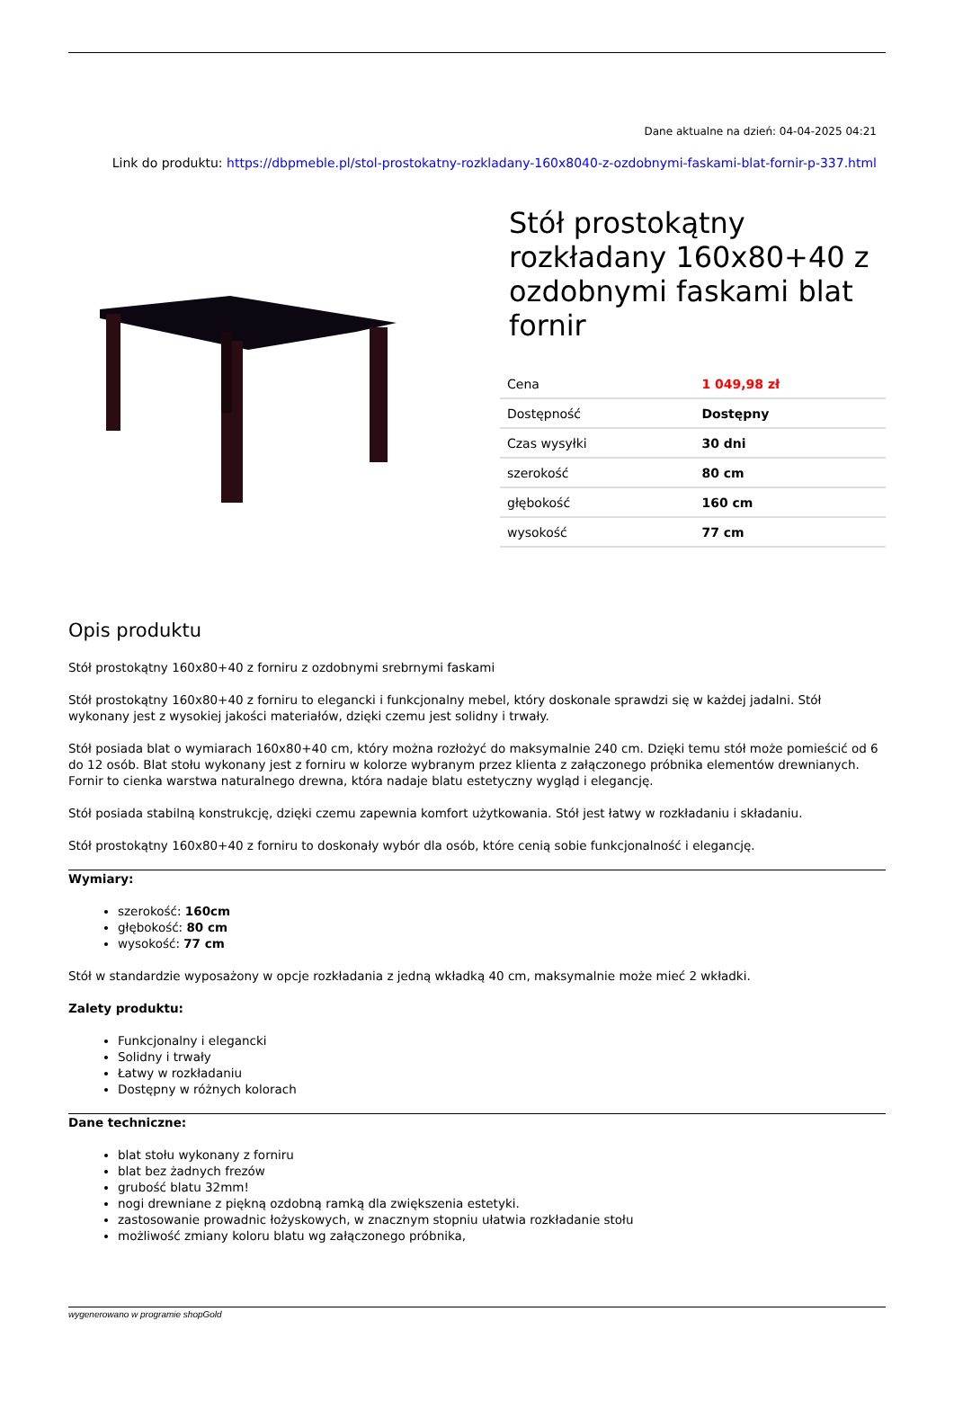Dane aktualne na dzień: 04-04-2025 04:21
Link do produktu: https://dbpmeble.pl/stol-prostokatny-rozkladany-160x8040-z-ozdobnymi-faskami-blat-fornir-p-337.html
Stół prostokątny rozkładany 160x80+40 z ozdobnymi faskami blat fornir
| Cena | 1 049,98 zł |
| Dostępność | Dostępny |
| Czas wysyłki | 30 dni |
| szerokość | 80 cm |
| głębokość | 160 cm |
| wysokość | 77 cm |
Opis produktu
Stół prostokątny 160x80+40 z forniru z ozdobnymi srebrnymi faskami
Stół prostokątny 160x80+40 z forniru to elegancki i funkcjonalny mebel, który doskonale sprawdzi się w każdej jadalni. Stół wykonany jest z wysokiej jakości materiałów, dzięki czemu jest solidny i trwały.
Stół posiada blat o wymiarach 160x80+40 cm, który można rozłożyć do maksymalnie 240 cm. Dzięki temu stół może pomieścić od 6 do 12 osób. Blat stołu wykonany jest z forniru w kolorze wybranym przez klienta z załączonego próbnika elementów drewnianych. Fornir to cienka warstwa naturalnego drewna, która nadaje blatu estetyczny wygląd i elegancję.
Stół posiada stabilną konstrukcję, dzięki czemu zapewnia komfort użytkowania. Stół jest łatwy w rozkładaniu i składaniu.
Stół prostokątny 160x80+40 z forniru to doskonały wybór dla osób, które cenią sobie funkcjonalność i elegancję.
Wymiary:
szerokość: 160cm
głębokość: 80 cm
wysokość: 77 cm
Stół w standardzie wyposażony w opcje rozkładania z jedną wkładką 40 cm, maksymalnie może mieć 2 wkładki.
Zalety produktu:
Funkcjonalny i elegancki
Solidny i trwały
Łatwy w rozkładaniu
Dostępny w różnych kolorach
Dane techniczne:
blat stołu wykonany z forniru
blat bez żadnych frezów
grubość blatu 32mm!
nogi drewniane z piękną ozdobną ramką dla zwiększenia estetyki.
zastosowanie prowadnic łożyskowych, w znacznym stopniu ułatwia rozkładanie stołu
możliwość zmiany koloru blatu wg załączonego próbnika,
wygenerowano w programie shopGold